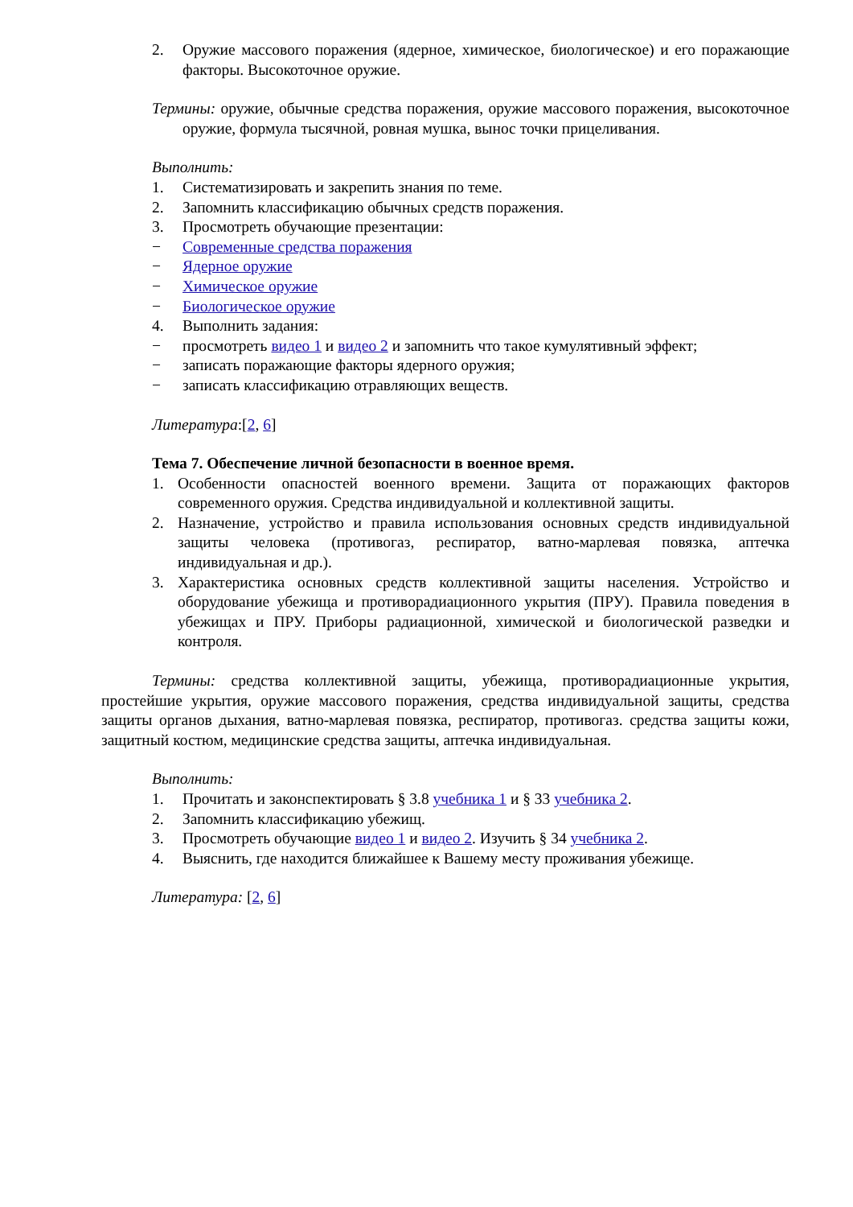2. Оружие массового поражения (ядерное, химическое, биологическое) и его поражающие факторы. Высокоточное оружие.
Термины: оружие, обычные средства поражения, оружие массового поражения, высокоточное оружие, формула тысячной, ровная мушка, вынос точки прицеливания.
Выполнить:
1. Систематизировать и закрепить знания по теме.
2. Запомнить классификацию обычных средств поражения.
3. Просмотреть обучающие презентации:
− Современные средства поражения
− Ядерное оружие
− Химическое оружие
− Биологическое оружие
4. Выполнить задания:
− просмотреть видео 1 и видео 2 и запомнить что такое кумулятивный эффект;
− записать поражающие факторы ядерного оружия;
− записать классификацию отравляющих веществ.
Литература:[2, 6]
Тема 7. Обеспечение личной безопасности в военное время.
1. Особенности опасностей военного времени. Защита от поражающих факторов современного оружия. Средства индивидуальной и коллективной защиты.
2. Назначение, устройство и правила использования основных средств индивидуальной защиты человека (противогаз, респиратор, ватно-марлевая повязка, аптечка индивидуальная и др.).
3. Характеристика основных средств коллективной защиты населения. Устройство и оборудование убежища и противорадиационного укрытия (ПРУ). Правила поведения в убежищах и ПРУ. Приборы радиационной, химической и биологической разведки и контроля.
Термины: средства коллективной защиты, убежища, противорадиационные укрытия, простейшие укрытия, оружие массового поражения, средства индивидуальной защиты, средства защиты органов дыхания, ватно-марлевая повязка, респиратор, противогаз. средства защиты кожи, защитный костюм, медицинские средства защиты, аптечка индивидуальная.
Выполнить:
1. Прочитать и законспектировать § 3.8 учебника 1 и § 33 учебника 2.
2. Запомнить классификацию убежищ.
3. Просмотреть обучающие видео 1 и видео 2. Изучить § 34 учебника 2.
4. Выяснить, где находится ближайшее к Вашему месту проживания убежище.
Литература: [2, 6]